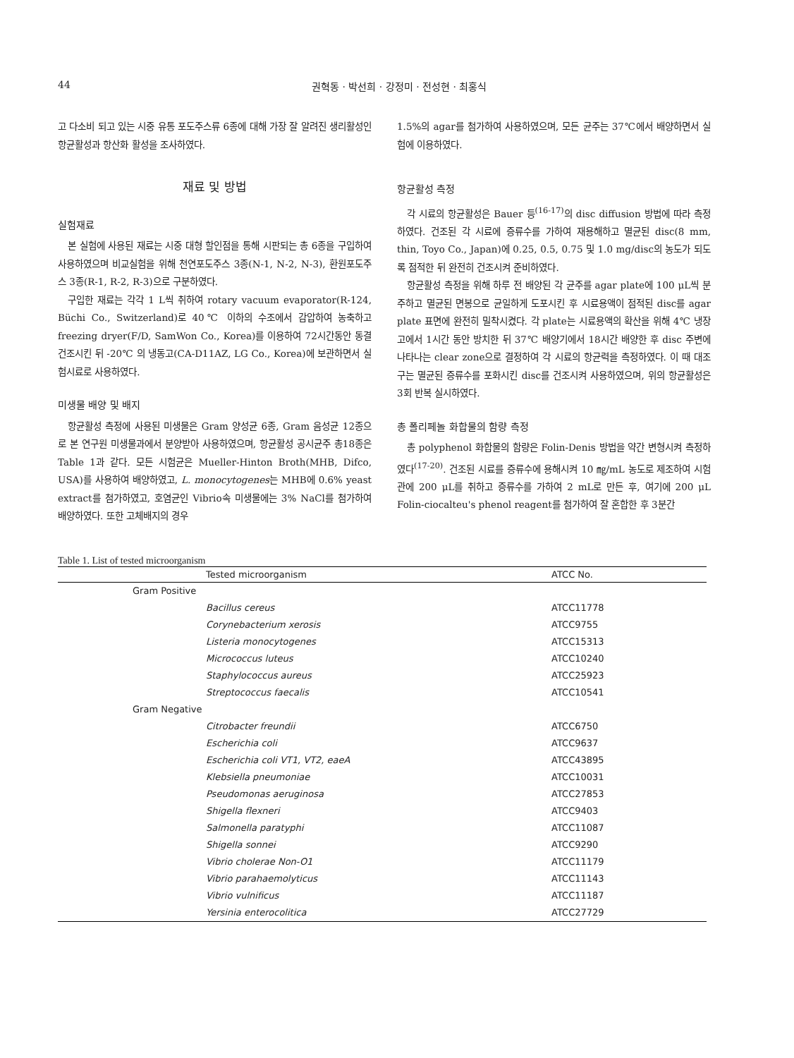44 권혁동 · 박선희 · 강정미 · 전성현 · 최홍식
고 다소비 되고 있는 시중 유통 포도주스류 6종에 대해 가장 잘 알려진 생리활성인 항균활성과 항산화 활성을 조사하였다.
재료 및 방법
실험재료
본 실험에 사용된 재료는 시중 대형 할인점을 통해 시판되는 총 6종을 구입하여 사용하였으며 비교실험을 위해 천연포도주스 3종(N-1, N-2, N-3), 환원포도주스 3종(R-1, R-2, R-3)으로 구분하였다.
구입한 재료는 각각 1 L씩 취하여 rotary vacuum evaporator(R-124, Büchi Co., Switzerland)로 40℃ 이하의 수조에서 감압하여 농축하고 freezing dryer(F/D, SamWon Co., Korea)를 이용하여 72시간동안 동결 건조시킨 뒤 -20℃ 의 냉동고(CA-D11AZ, LG Co., Korea)에 보관하면서 실험시료로 사용하였다.
미생물 배양 및 배지
항균활성 측정에 사용된 미생물은 Gram 양성균 6종, Gram 음성균 12종으로 본 연구원 미생물과에서 분양받아 사용하였으며, 항균활성 공시균주 총18종은 Table 1과 같다. 모든 시험균은 Mueller-Hinton Broth(MHB, Difco, USA)를 사용하여 배양하였고, L. monocytogenes는 MHB에 0.6% yeast extract를 첨가하였고, 호염균인 Vibrio속 미생물에는 3% NaCl를 첨가하여 배양하였다. 또한 고체배지의 경우
1.5%의 agar를 첨가하여 사용하였으며, 모든 균주는 37℃에서 배양하면서 실험에 이용하였다.
항균활성 측정
각 시료의 항균활성은 Bauer 등<sup>(16-17)</sup>의 disc diffusion 방법에 따라 측정하였다. 건조된 각 시료에 증류수를 가하여 재용해하고 멸균된 disc(8 mm, thin, Toyo Co., Japan)에 0.25, 0.5, 0.75 및 1.0 mg/disc의 농도가 되도록 점적한 뒤 완전히 건조시켜 준비하였다.
항균활성 측정을 위해 하루 전 배양된 각 균주를 agar plate에 100 μL씩 분주하고 멸균된 면봉으로 균일하게 도포시킨 후 시료용액이 점적된 disc를 agar plate 표면에 완전히 밀착시켰다. 각 plate는 시료용액의 확산을 위해 4℃ 냉장고에서 1시간 동안 방치한 뒤 37℃ 배양기에서 18시간 배양한 후 disc 주변에 나타나는 clear zone으로 결정하여 각 시료의 항균력을 측정하였다. 이 때 대조구는 멸균된 증류수를 포화시킨 disc를 건조시켜 사용하였으며, 위의 항균활성은 3회 반복 실시하였다.
총 폴리페놀 화합물의 함량 측정
총 polyphenol 화합물의 함량은 Folin-Denis 방법을 약간 변형시켜 측정하였다<sup>(17-20)</sup>. 건조된 시료를 증류수에 용해시켜 10 ㎎/mL 농도로 제조하여 시험관에 200 μL를 취하고 증류수를 가하여 2 mL로 만든 후, 여기에 200 μL Folin-ciocalteu's phenol reagent를 첨가하여 잘 혼합한 후 3분간
Table 1. List of tested microorganism
| Tested microorganism | ATCC No. |
| --- | --- |
| Gram Positive | |
| Bacillus cereus | ATCC11778 |
| Corynebacterium xerosis | ATCC9755 |
| Listeria monocytogenes | ATCC15313 |
| Micrococcus luteus | ATCC10240 |
| Staphylococcus aureus | ATCC25923 |
| Streptococcus faecalis | ATCC10541 |
| Gram Negative | |
| Citrobacter freundii | ATCC6750 |
| Escherichia coli | ATCC9637 |
| Escherichia coli VT1, VT2, eaeA | ATCC43895 |
| Klebsiella pneumoniae | ATCC10031 |
| Pseudomonas aeruginosa | ATCC27853 |
| Shigella flexneri | ATCC9403 |
| Salmonella paratyphi | ATCC11087 |
| Shigella sonnei | ATCC9290 |
| Vibrio cholerae Non-O1 | ATCC11179 |
| Vibrio parahaemolyticus | ATCC11143 |
| Vibrio vulnificus | ATCC11187 |
| Yersinia enterocolitica | ATCC27729 |